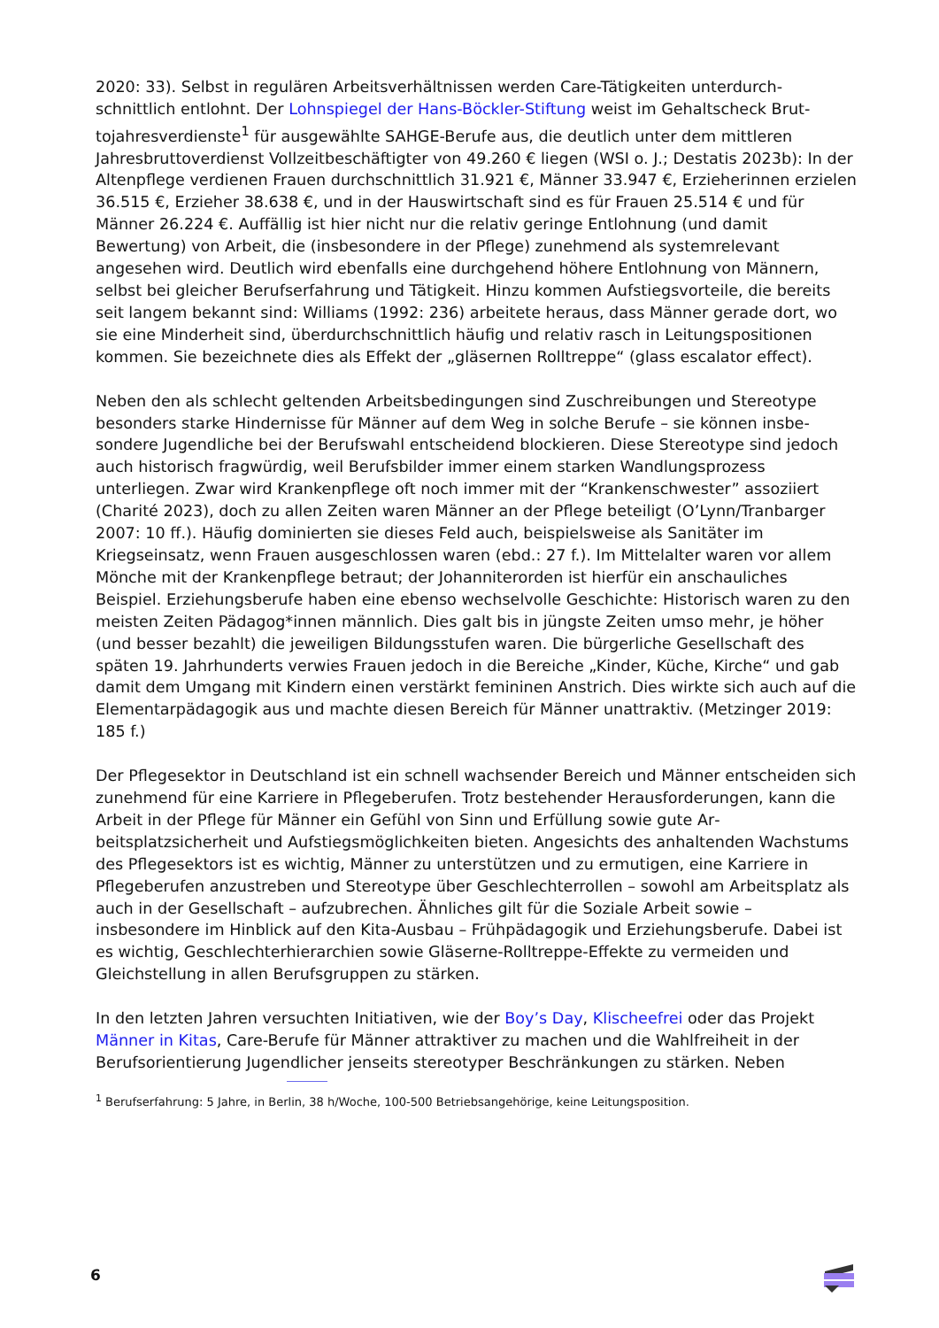2020: 33). Selbst in regulären Arbeitsverhältnissen werden Care-Tätigkeiten unterdurch­schnittlich entlohnt. Der Lohnspiegel der Hans-Böckler-Stiftung weist im Gehaltscheck Brut­tojahresverdienste<sup>1</sup> für ausgewählte SAHGE-Berufe aus, die deutlich unter dem mittleren Jahresbruttoverdienst Vollzeitbeschäftigter von 49.260 € liegen (WSI o. J.; Destatis 2023b): In der Altenpflege verdienen Frauen durchschnittlich 31.921 €, Männer 33.947 €, Erzieherin­nen erzielen 36.515 €, Erzieher 38.638 €, und in der Hauswirtschaft sind es für Frauen 25.514 € und für Männer 26.224 €. Auffällig ist hier nicht nur die relativ geringe Entlohnung (und damit Bewertung) von Arbeit, die (insbesondere in der Pflege) zunehmend als systemre­levant angesehen wird. Deutlich wird ebenfalls eine durchgehend höhere Entlohnung von Männern, selbst bei gleicher Berufserfahrung und Tätigkeit. Hinzu kommen Aufstiegsvorteile, die bereits seit langem bekannt sind: Williams (1992: 236) arbeitete heraus, dass Männer ge­rade dort, wo sie eine Minderheit sind, überdurchschnittlich häufig und relativ rasch in Lei­tungspositionen kommen. Sie bezeichnete dies als Effekt der „gläsernen Rolltreppe“ (glass escalator effect).
Neben den als schlecht geltenden Arbeitsbedingungen sind Zuschreibungen und Stereotype besonders starke Hindernisse für Männer auf dem Weg in solche Berufe – sie können insbe­sondere Jugendliche bei der Berufswahl entscheidend blockieren. Diese Stereotype sind je­doch auch historisch fragwürdig, weil Berufsbilder immer einem starken Wandlungsprozess unterliegen. Zwar wird Krankenpflege oft noch immer mit der “Krankenschwester” assoziiert (Charité 2023), doch zu allen Zeiten waren Männer an der Pflege beteiligt (O’Lynn/Tranbar­ger 2007: 10 ff.). Häufig dominierten sie dieses Feld auch, beispielsweise als Sanitäter im Kriegseinsatz, wenn Frauen ausgeschlossen waren (ebd.: 27 f.). Im Mittelalter waren vor allem Mönche mit der Krankenpflege betraut; der Johanniterorden ist hierfür ein anschauliches Beispiel. Erziehungsberufe haben eine ebenso wechselvolle Geschichte: Historisch waren zu den meisten Zeiten Pädagog*innen männlich. Dies galt bis in jüngste Zeiten umso mehr, je hö­her (und besser bezahlt) die jeweiligen Bildungsstufen waren. Die bürgerliche Gesellschaft des späten 19. Jahrhunderts verwies Frauen jedoch in die Bereiche „Kinder, Küche, Kirche“ und gab damit dem Umgang mit Kindern einen verstärkt femininen Anstrich. Dies wirkte sich auch auf die Elementarpädagogik aus und machte diesen Bereich für Männer unattraktiv. (Metzinger 2019: 185 f.)
Der Pflegesektor in Deutschland ist ein schnell wachsender Bereich und Männer entscheiden sich zunehmend für eine Karriere in Pflegeberufen. Trotz bestehender Herausforderungen, kann die Arbeit in der Pflege für Männer ein Gefühl von Sinn und Erfüllung sowie gute Ar­beitsplatzsicherheit und Aufstiegsmöglichkeiten bieten. Angesichts des anhaltenden Wachs­tums des Pflegesektors ist es wichtig, Männer zu unterstützen und zu ermutigen, eine Karriere in Pflegeberufen anzustreben und Stereotype über Geschlechterrollen – sowohl am Arbeits­platz als auch in der Gesellschaft – aufzubrechen. Ähnliches gilt für die Soziale Arbeit sowie – insbesondere im Hinblick auf den Kita-Ausbau – Frühpädagogik und Erziehungsberufe. Dabei ist es wichtig, Geschlechterhierarchien sowie Gläserne-Rolltreppe-Effekte zu vermeiden und Gleichstellung in allen Berufsgruppen zu stärken.
In den letzten Jahren versuchten Initiativen, wie der Boy’s Day, Klischeefrei oder das Projekt Männer in Kitas, Care-Berufe für Männer attraktiver zu machen und die Wahlfreiheit in der Berufsorientierung Jugendlicher jenseits stereotyper Beschränkungen zu stärken. Neben
<sup>1</sup> Berufserfahrung: 5 Jahre, in Berlin, 38 h/Woche, 100-500 Betriebsangehörige, keine Leitungsposition.
6